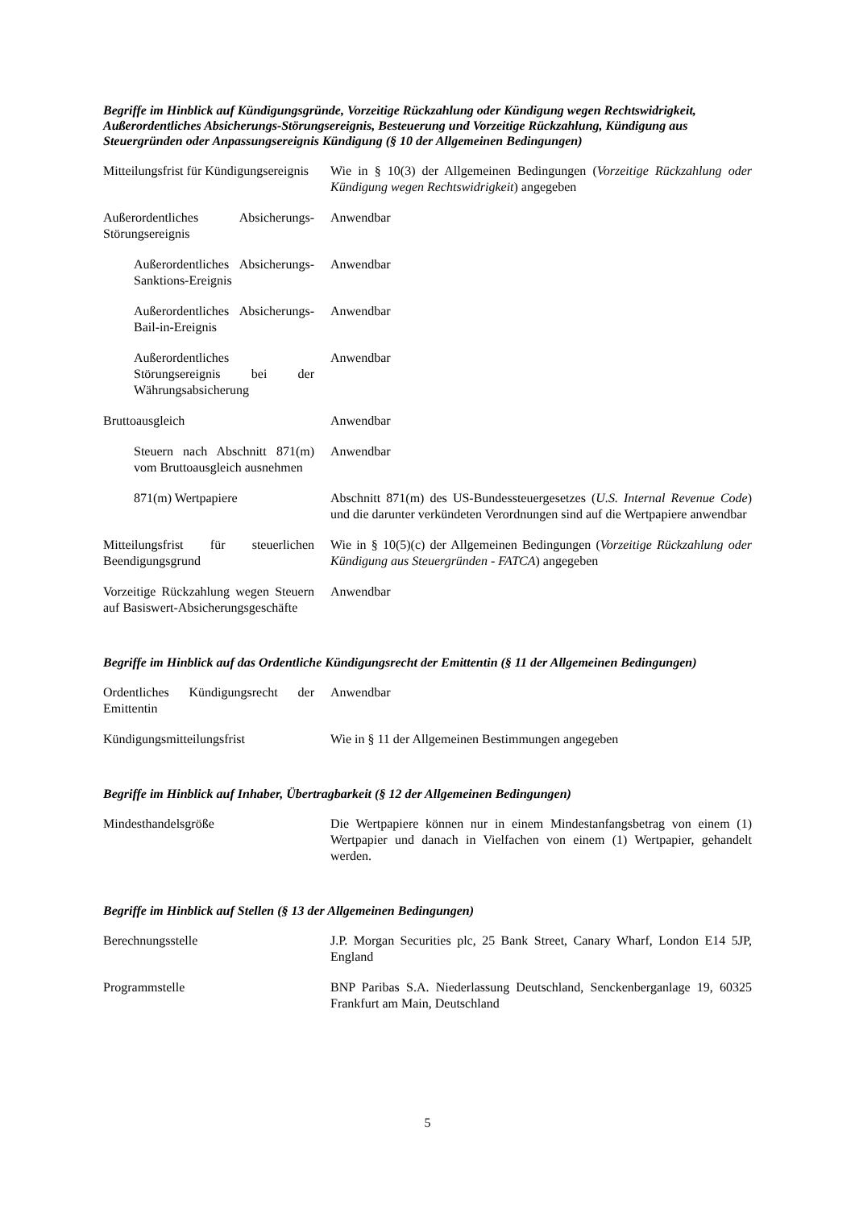Begriffe im Hinblick auf Kündigungsgründe, Vorzeitige Rückzahlung oder Kündigung wegen Rechtswidrigkeit, Außerordentliches Absicherungs-Störungsereignis, Besteuerung und Vorzeitige Rückzahlung, Kündigung aus Steuergründen oder Anpassungsereignis Kündigung (§ 10 der Allgemeinen Bedingungen)
| Mitteilungsfrist für Kündigungsereignis | Wie in § 10(3) der Allgemeinen Bedingungen ( Vorzeitige Rückzahlung oder Kündigung wegen Rechtswidrigkeit ) angegeben |
| Außerordentliches Absicherungs-Störungsereignis | Anwendbar |
| Außerordentliches Absicherungs-Sanktions-Ereignis | Anwendbar |
| Außerordentliches Absicherungs-Bail-in-Ereignis | Anwendbar |
| Außerordentliches Störungsereignis bei der Währungsabsicherung | Anwendbar |
| Bruttoausgleich | Anwendbar |
| Steuern nach Abschnitt 871(m) vom Bruttoausgleich ausnehmen | Anwendbar |
| 871(m) Wertpapiere | Abschnitt 871(m) des US-Bundessteuergesetzes ( U.S. Internal Revenue Code ) und die darunter verkündeten Verordnungen sind auf die Wertpapiere anwendbar |
| Mitteilungsfrist für steuerlichen Beendigungsgrund | Wie in § 10(5)(c) der Allgemeinen Bedingungen ( Vorzeitige Rückzahlung oder Kündigung aus Steuergründen - FATCA ) angegeben |
| Vorzeitige Rückzahlung wegen Steuern auf Basiswert-Absicherungsgeschäfte | Anwendbar |
Begriffe im Hinblick auf das Ordentliche Kündigungsrecht der Emittentin (§ 11 der Allgemeinen Bedingungen)
| Ordentliches Kündigungsrecht der Emittentin | Anwendbar |
| Kündigungsmitteilungsfrist | Wie in § 11 der Allgemeinen Bestimmungen angegeben |
Begriffe im Hinblick auf Inhaber, Übertragbarkeit (§ 12 der Allgemeinen Bedingungen)
| Mindesthandelsgröße | Die Wertpapiere können nur in einem Mindestanfangsbetrag von einem (1) Wertpapier und danach in Vielfachen von einem (1) Wertpapier, gehandelt werden. |
Begriffe im Hinblick auf Stellen (§ 13 der Allgemeinen Bedingungen)
| Berechnungsstelle | J.P. Morgan Securities plc, 25 Bank Street, Canary Wharf, London E14 5JP, England |
| Programmstelle | BNP Paribas S.A. Niederlassung Deutschland, Senckenberganlage 19, 60325 Frankfurt am Main, Deutschland |
5